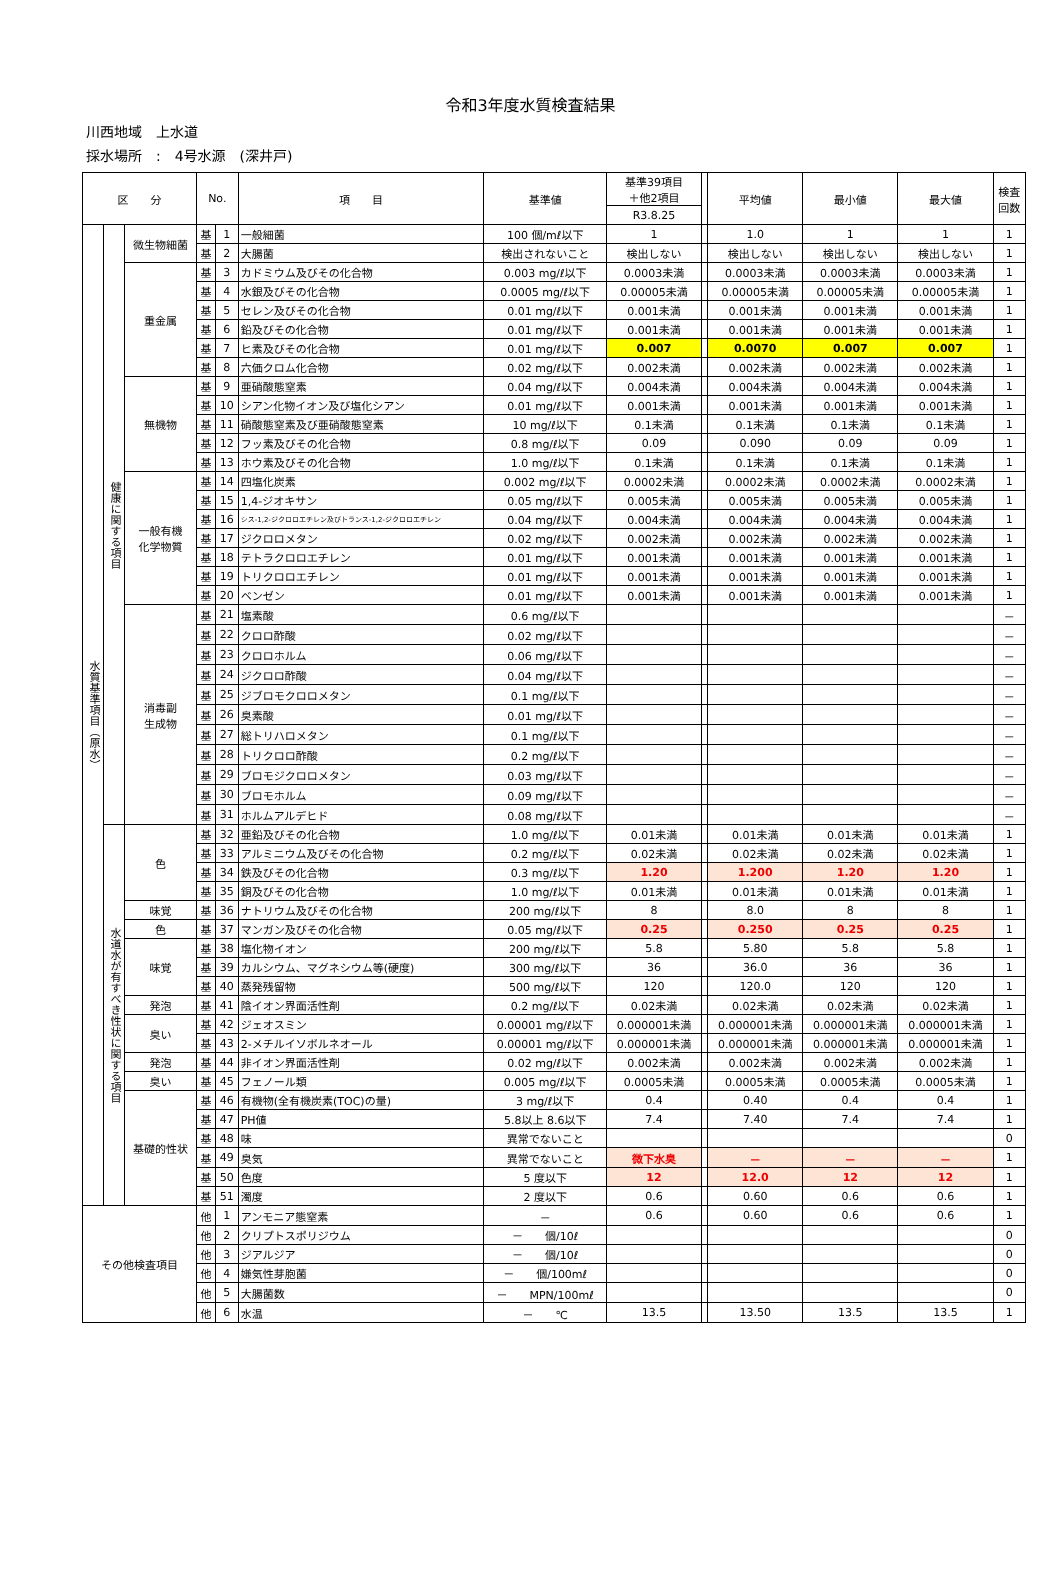令和3年度水質検査結果
川西地域　上水道
採水場所　:　4号水源　(深井戸)
| 区 分 | | | No. | | 項 目 | 基準値 | 基準39項目 ＋他2項目 | | 平均値 | 最小値 | 最大値 | 検査 回数 |
| --- | --- | --- | --- | --- | --- | --- | --- | --- | --- | --- | --- | --- |
| | | | | | | | R3.8.25 | | | | | |
| 水質基準項目（原水） | 健康に関する項目 | 微生物細菌 | 基 | 1 | 一般細菌 | 100 個/mℓ以下 | 1 | | 1.0 | 1 | 1 | 1 |
| | | | 基 | 2 | 大腸菌 | 検出されないこと | 検出しない | | 検出しない | 検出しない | 検出しない | 1 |
| | | 重金属 | 基 | 3 | カドミウム及びその化合物 | 0.003 mg/ℓ以下 | 0.0003未満 | | 0.0003未満 | 0.0003未満 | 0.0003未満 | 1 |
| | | | 基 | 4 | 水銀及びその化合物 | 0.0005 mg/ℓ以下 | 0.00005未満 | | 0.00005未満 | 0.00005未満 | 0.00005未満 | 1 |
| | | | 基 | 5 | セレン及びその化合物 | 0.01 mg/ℓ以下 | 0.001未満 | | 0.001未満 | 0.001未満 | 0.001未満 | 1 |
| | | | 基 | 6 | 鉛及びその化合物 | 0.01 mg/ℓ以下 | 0.001未満 | | 0.001未満 | 0.001未満 | 0.001未満 | 1 |
| | | | 基 | 7 | ヒ素及びその化合物 | 0.01 mg/ℓ以下 | 0.007 | | 0.0070 | 0.007 | 0.007 | 1 |
| | | | 基 | 8 | 六価クロム化合物 | 0.02 mg/ℓ以下 | 0.002未満 | | 0.002未満 | 0.002未満 | 0.002未満 | 1 |
| | | 無機物 | 基 | 9 | 亜硝酸態窒素 | 0.04 mg/ℓ以下 | 0.004未満 | | 0.004未満 | 0.004未満 | 0.004未満 | 1 |
| | | | 基 | 10 | シアン化物イオン及び塩化シアン | 0.01 mg/ℓ以下 | 0.001未満 | | 0.001未満 | 0.001未満 | 0.001未満 | 1 |
| | | | 基 | 11 | 硝酸態窒素及び亜硝酸態窒素 | 10 mg/ℓ以下 | 0.1未満 | | 0.1未満 | 0.1未満 | 0.1未満 | 1 |
| | | | 基 | 12 | フッ素及びその化合物 | 0.8 mg/ℓ以下 | 0.09 | | 0.090 | 0.09 | 0.09 | 1 |
| | | | 基 | 13 | ホウ素及びその化合物 | 1.0 mg/ℓ以下 | 0.1未満 | | 0.1未満 | 0.1未満 | 0.1未満 | 1 |
| | | 一般有機 化学物質 | 基 | 14 | 四塩化炭素 | 0.002 mg/ℓ以下 | 0.0002未満 | | 0.0002未満 | 0.0002未満 | 0.0002未満 | 1 |
| | | | 基 | 15 | 1,4-ジオキサン | 0.05 mg/ℓ以下 | 0.005未満 | | 0.005未満 | 0.005未満 | 0.005未満 | 1 |
| | | | 基 | 16 | シス-1,2-ジクロロエチレン及びトランス-1,2-ジクロロエチレン | 0.04 mg/ℓ以下 | 0.004未満 | | 0.004未満 | 0.004未満 | 0.004未満 | 1 |
| | | | 基 | 17 | ジクロロメタン | 0.02 mg/ℓ以下 | 0.002未満 | | 0.002未満 | 0.002未満 | 0.002未満 | 1 |
| | | | 基 | 18 | テトラクロロエチレン | 0.01 mg/ℓ以下 | 0.001未満 | | 0.001未満 | 0.001未満 | 0.001未満 | 1 |
| | | | 基 | 19 | トリクロロエチレン | 0.01 mg/ℓ以下 | 0.001未満 | | 0.001未満 | 0.001未満 | 0.001未満 | 1 |
| | | | 基 | 20 | ベンゼン | 0.01 mg/ℓ以下 | 0.001未満 | | 0.001未満 | 0.001未満 | 0.001未満 | 1 |
| | | 消毒副 生成物 | 基 | 21 | 塩素酸 | 0.6 mg/ℓ以下 | | | | | | － |
| | | | 基 | 22 | クロロ酢酸 | 0.02 mg/ℓ以下 | | | | | | － |
| | | | 基 | 23 | クロロホルム | 0.06 mg/ℓ以下 | | | | | | － |
| | | | 基 | 24 | ジクロロ酢酸 | 0.04 mg/ℓ以下 | | | | | | － |
| | | | 基 | 25 | ジブロモクロロメタン | 0.1 mg/ℓ以下 | | | | | | － |
| | | | 基 | 26 | 臭素酸 | 0.01 mg/ℓ以下 | | | | | | － |
| | | | 基 | 27 | 総トリハロメタン | 0.1 mg/ℓ以下 | | | | | | － |
| | | | 基 | 28 | トリクロロ酢酸 | 0.2 mg/ℓ以下 | | | | | | － |
| | | | 基 | 29 | ブロモジクロロメタン | 0.03 mg/ℓ以下 | | | | | | － |
| | | | 基 | 30 | ブロモホルム | 0.09 mg/ℓ以下 | | | | | | － |
| | | | 基 | 31 | ホルムアルデヒド | 0.08 mg/ℓ以下 | | | | | | － |
| | 水道水が有すべき性状に関する項目 | 色 | 基 | 32 | 亜鉛及びその化合物 | 1.0 mg/ℓ以下 | 0.01未満 | | 0.01未満 | 0.01未満 | 0.01未満 | 1 |
| | | | 基 | 33 | アルミニウム及びその化合物 | 0.2 mg/ℓ以下 | 0.02未満 | | 0.02未満 | 0.02未満 | 0.02未満 | 1 |
| | | | 基 | 34 | 鉄及びその化合物 | 0.3 mg/ℓ以下 | 1.20 | | 1.200 | 1.20 | 1.20 | 1 |
| | | | 基 | 35 | 銅及びその化合物 | 1.0 mg/ℓ以下 | 0.01未満 | | 0.01未満 | 0.01未満 | 0.01未満 | 1 |
| | | 味覚 | 基 | 36 | ナトリウム及びその化合物 | 200 mg/ℓ以下 | 8 | | 8.0 | 8 | 8 | 1 |
| | | 色 | 基 | 37 | マンガン及びその化合物 | 0.05 mg/ℓ以下 | 0.25 | | 0.250 | 0.25 | 0.25 | 1 |
| | | 味覚 | 基 | 38 | 塩化物イオン | 200 mg/ℓ以下 | 5.8 | | 5.80 | 5.8 | 5.8 | 1 |
| | | | 基 | 39 | カルシウム、マグネシウム等(硬度) | 300 mg/ℓ以下 | 36 | | 36.0 | 36 | 36 | 1 |
| | | | 基 | 40 | 蒸発残留物 | 500 mg/ℓ以下 | 120 | | 120.0 | 120 | 120 | 1 |
| | | 発泡 | 基 | 41 | 陰イオン界面活性剤 | 0.2 mg/ℓ以下 | 0.02未満 | | 0.02未満 | 0.02未満 | 0.02未満 | 1 |
| | | 臭い | 基 | 42 | ジェオスミン | 0.00001 mg/ℓ以下 | 0.000001未満 | | 0.000001未満 | 0.000001未満 | 0.000001未満 | 1 |
| | | | 基 | 43 | 2-メチルイソボルネオール | 0.00001 mg/ℓ以下 | 0.000001未満 | | 0.000001未満 | 0.000001未満 | 0.000001未満 | 1 |
| | | 発泡 | 基 | 44 | 非イオン界面活性剤 | 0.02 mg/ℓ以下 | 0.002未満 | | 0.002未満 | 0.002未満 | 0.002未満 | 1 |
| | | 臭い | 基 | 45 | フェノール類 | 0.005 mg/ℓ以下 | 0.0005未満 | | 0.0005未満 | 0.0005未満 | 0.0005未満 | 1 |
| | | 基礎的性状 | 基 | 46 | 有機物(全有機炭素(TOC)の量) | 3 mg/ℓ以下 | 0.4 | | 0.40 | 0.4 | 0.4 | 1 |
| | | | 基 | 47 | PH値 | 5.8以上 8.6以下 | 7.4 | | 7.40 | 7.4 | 7.4 | 1 |
| | | | 基 | 48 | 味 | 異常でないこと | | | | | | 0 |
| | | | 基 | 49 | 臭気 | 異常でないこと | 微下水臭 | | － | － | － | 1 |
| | | | 基 | 50 | 色度 | 5 度以下 | 12 | | 12.0 | 12 | 12 | 1 |
| | | | 基 | 51 | 濁度 | 2 度以下 | 0.6 | | 0.60 | 0.6 | 0.6 | 1 |
| その他検査項目 | | | 他 | 1 | アンモニア態窒素 | － | 0.6 | | 0.60 | 0.6 | 0.6 | 1 |
| | | | 他 | 2 | クリプトスポリジウム | － 個/10ℓ | | | | | | 0 |
| | | | 他 | 3 | ジアルジア | － 個/10ℓ | | | | | | 0 |
| | | | 他 | 4 | 嫌気性芽胞菌 | － 個/100mℓ | | | | | | 0 |
| | | | 他 | 5 | 大腸菌数 | － MPN/100mℓ | | | | | | 0 |
| | | | 他 | 6 | 水温 | － ℃ | 13.5 | | 13.50 | 13.5 | 13.5 | 1 |